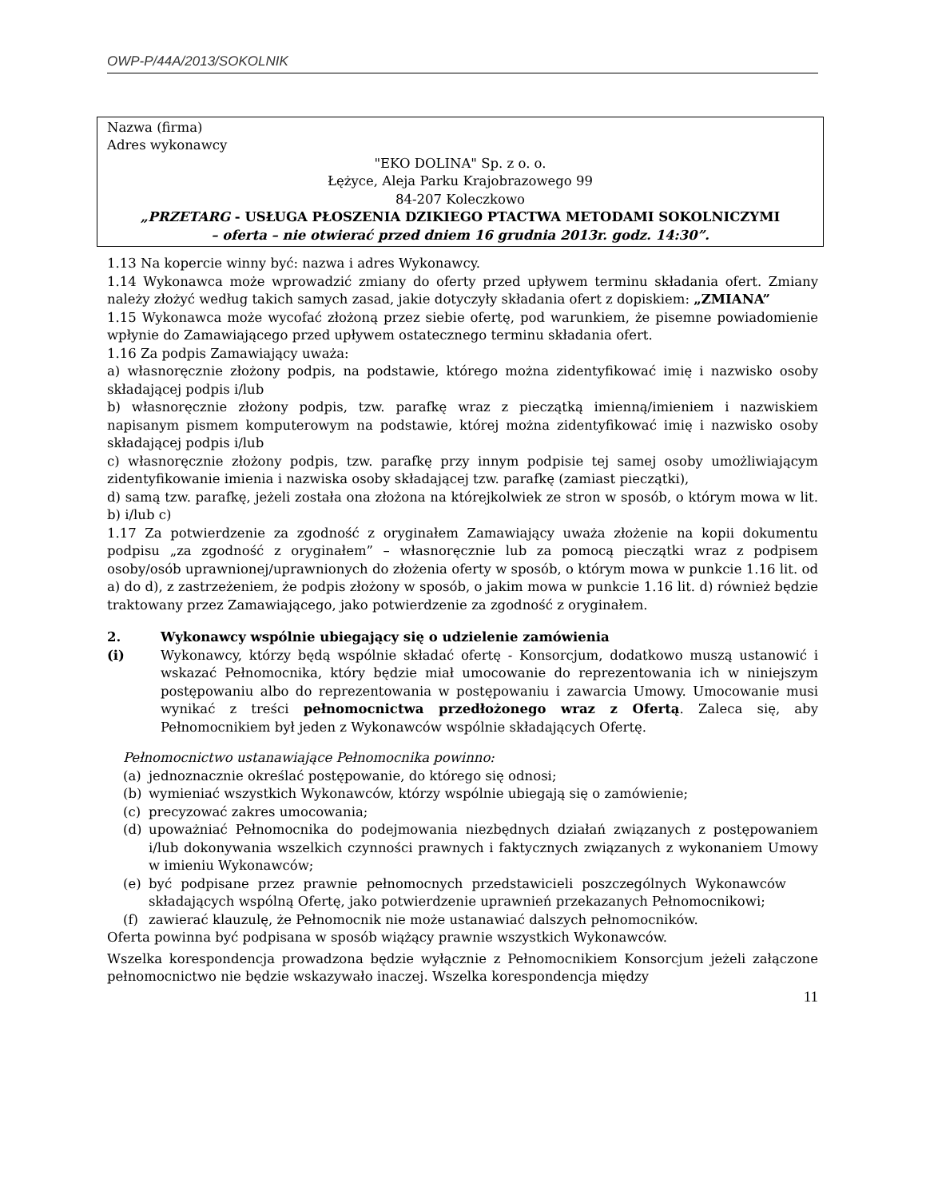OWP-P/44A/2013/SOKOLNIK
Nazwa (firma)
Adres wykonawcy
"EKO DOLINA" Sp. z o. o.
Łężyce, Aleja Parku Krajobrazowego 99
84-207 Koleczkowo
„PRZETARG - USŁUGA PŁOSZENIA DZIKIEGO PTACTWA METODAMI SOKOLNICZYMI
– oferta – nie otwierać przed dniem 16 grudnia 2013r. godz. 14:30”.
1.13 Na kopercie winny być: nazwa i adres Wykonawcy.
1.14 Wykonawca może wprowadzić zmiany do oferty przed upływem terminu składania ofert. Zmiany należy złożyć według takich samych zasad, jakie dotyczyły składania ofert z dopiskiem: „ZMIANA”
1.15 Wykonawca może wycofać złożoną przez siebie ofertę, pod warunkiem, że pisemne powiadomienie wpłynie do Zamawiającego przed upływem ostatecznego terminu składania ofert.
1.16 Za podpis Zamawiający uważa:
a) własnoręcznie złożony podpis, na podstawie, którego można zidentyfikować imię i nazwisko osoby składającej podpis i/lub
b) własnoręcznie złożony podpis, tzw. parafkę wraz z pieczątką imienną/imieniem i nazwiskiem napisanym pismem komputerowym na podstawie, której można zidentyfikować imię i nazwisko osoby składającej podpis i/lub
c) własnoręcznie złożony podpis, tzw. parafkę przy innym podpisie tej samej osoby umożliwiającym zidentyfikowanie imienia i nazwiska osoby składającej tzw. parafkę (zamiast pieczątki),
d) samą tzw. parafkę, jeżeli została ona złożona na którejkolwiek ze stron w sposób, o którym mowa w lit. b) i/lub c)
1.17 Za potwierdzenie za zgodność z oryginałem Zamawiający uważa złożenie na kopii dokumentu podpisu „za zgodność z oryginałem” – własnoręcznie lub za pomocą pieczątki wraz z podpisem osoby/osób uprawnionej/uprawnionych do złożenia oferty w sposób, o którym mowa w punkcie 1.16 lit. od a) do d), z zastrzeżeniem, że podpis złożony w sposób, o jakim mowa w punkcie 1.16 lit. d) również będzie traktowany przez Zamawiającego, jako potwierdzenie za zgodność z oryginałem.
2. Wykonawcy wspólnie ubiegający się o udzielenie zamówienia
(i) Wykonawcy, którzy będą wspólnie składać ofertę - Konsorcjum, dodatkowo muszą ustanowić i wskazać Pełnomocnika, który będzie miał umocowanie do reprezentowania ich w niniejszym postępowaniu albo do reprezentowania w postępowaniu i zawarcia Umowy. Umocowanie musi wynikać z treści pełnomocnictwa przedłożonego wraz z Ofertą. Zaleca się, aby Pełnomocnikiem był jeden z Wykonawców wspólnie składających Ofertę.
Pełnomocnictwo ustanawiające Pełnomocnika powinno:
(a) jednoznacznie określać postępowanie, do którego się odnosi;
(b) wymieniać wszystkich Wykonawców, którzy wspólnie ubiegają się o zamówienie;
(c) precyzować zakres umocowania;
(d) upoważniać Pełnomocnika do podejmowania niezbędnych działań związanych z postępowaniem i/lub dokonywania wszelkich czynności prawnych i faktycznych związanych z wykonaniem Umowy w imieniu Wykonawców;
(e) być podpisane przez prawnie pełnomocnych przedstawicieli poszczególnych Wykonawców składających wspólną Ofertę, jako potwierdzenie uprawnień przekazanych Pełnomocnikowi;
(f) zawierać klauzulę, że Pełnomocnik nie może ustanawiać dalszych pełnomocników.
Oferta powinna być podpisana w sposób wiążący prawnie wszystkich Wykonawców.
Wszelka korespondencja prowadzona będzie wyłącznie z Pełnomocnikiem Konsorcjum jeżeli załączone pełnomocnictwo nie będzie wskazywało inaczej. Wszelka korespondencja między
11